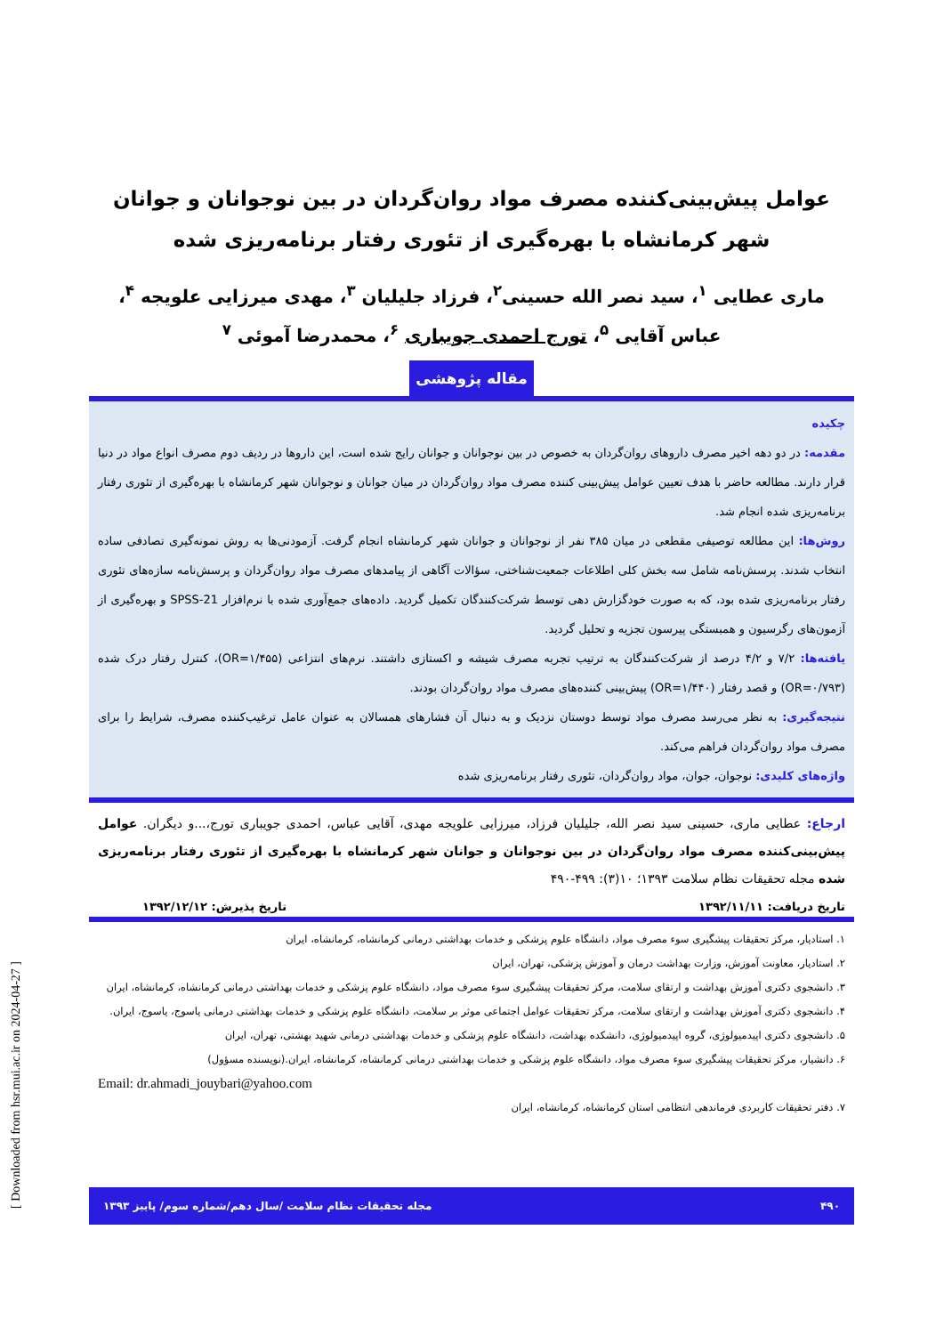عوامل پیش‌بینی‌کننده مصرف مواد روان‌گردان در بین نوجوانان و جوانان شهر کرمانشاه با بهره‌گیری از تئوری رفتار برنامه‌ریزی شده
ماری عطایی <sup>۱</sup>، سید نصر الله حسینی<sup>۲</sup>، فرزاد جلیلیان <sup>۳</sup>، مهدی میرزایی علویجه <sup>۴</sup>،
عباس آقایی <sup>۵</sup>، تورج احمدی جویباری <sup>۶</sup>، محمدرضا آموئی <sup>۷</sup>
مقاله پژوهشی
چکیده
مقدمه: در دو دهه اخیر مصرف داروهای روان‌گردان به خصوص در بین نوجوانان و جوانان رایج شده است، این داروها در ردیف دوم مصرف انواع مواد در دنیا قرار دارند. مطالعه حاضر با هدف تعیین عوامل پیش‌بینی کننده مصرف مواد روان‌گردان در میان جوانان و نوجوانان شهر کرمانشاه با بهره‌گیری از تئوری رفتار برنامه‌ریزی شده انجام شد.
روش‌ها: این مطالعه توصیفی مقطعی در میان ۳۸۵ نفر از نوجوانان و جوانان شهر کرمانشاه انجام گرفت. آزمودنی‌ها به روش نمونه‌گیری تصادفی ساده انتخاب شدند. پرسش‌نامه شامل سه بخش کلی اطلاعات جمعیت‌شناختی، سؤالات آگاهی از پیامدهای مصرف مواد روان‌گردان و پرسش‌نامه سازه‌های تئوری رفتار برنامه‌ریزی شده بود، که به صورت خودگزارش دهی توسط شرکت‌کنندگان تکمیل گردید. داده‌های جمع‌آوری شده با نرم‌افزار SPSS-21 و بهره‌گیری از آزمون‌های رگرسیون و همبستگی پیرسون تجزیه و تحلیل گردید.
یافته‌ها: ۷/۲ و ۴/۲ درصد از شرکت‌کنندگان به ترتیب تجربه مصرف شیشه و اکستازی داشتند. نرم‌های انتزاعی (OR=۱/۴۵۵)، کنترل رفتار درک شده (OR=۰/۷۹۳) و قصد رفتار (OR=۱/۴۴۰) پیش‌بینی کننده‌های مصرف مواد روان‌گردان بودند.
نتیجه‌گیری: به نظر می‌رسد مصرف مواد توسط دوستان نزدیک و به دنبال آن فشارهای همسالان به عنوان عامل ترغیب‌کننده مصرف، شرایط را برای مصرف مواد روان‌گردان فراهم می‌کند.
واژه‌های کلیدی: نوجوان، جوان، مواد روان‌گردان، تئوری رفتار برنامه‌ریزی شده
ارجاع: عطایی ماری، حسینی سید نصر الله، جلیلیان فرزاد، میرزایی علویجه مهدی، آقایی عباس، احمدی جویباری تورج،...و دیگران. عوامل پیش‌بینی‌کننده مصرف مواد روان‌گردان در بین نوجوانان و جوانان شهر کرمانشاه با بهره‌گیری از تئوری رفتار برنامه‌ریزی شده مجله تحقیقات نظام سلامت ۱۳۹۳؛ ۱۰(۳): ۴۹۹-۴۹۰
تاریخ دریافت: ۱۳۹۲/۱۱/۱۱ تاریخ پذیرش: ۱۳۹۲/۱۲/۱۲
۱. استادیار، مرکز تحقیقات پیشگیری سوء مصرف مواد، دانشگاه علوم پزشکی و خدمات بهداشتی درمانی کرمانشاه، کرمانشاه، ایران
۲. استادیار، معاونت آموزش، وزارت بهداشت درمان و آموزش پزشکی، تهران، ایران
۳. دانشجوی دکتری آموزش بهداشت و ارتقای سلامت، مرکز تحقیقات پیشگیری سوء مصرف مواد، دانشگاه علوم پزشکی و خدمات بهداشتی درمانی کرمانشاه، کرمانشاه، ایران
۴. دانشجوی دکتری آموزش بهداشت و ارتقای سلامت، مرکز تحقیقات عوامل اجتماعی موثر بر سلامت، دانشگاه علوم پزشکی و خدمات بهداشتی درمانی یاسوج، یاسوج، ایران.
۵. دانشجوی دکتری اپیدمیولوژی، گروه اپیدمیولوژی، دانشکده بهداشت، دانشگاه علوم پزشکی و خدمات بهداشتی درمانی شهید بهشتی، تهران، ایران
۶. دانشیار، مرکز تحقیقات پیشگیری سوء مصرف مواد، دانشگاه علوم پزشکی و خدمات بهداشتی درمانی کرمانشاه، کرمانشاه، ایران.(نویسنده مسؤول)
Email: dr.ahmadi_jouybari@yahoo.com
۷. دفتر تحقیقات کاربردی فرماندهی انتظامی استان کرمانشاه، کرمانشاه، ایران
۴۹۰ مجله تحقیقات نظام سلامت /سال دهم/شماره سوم/ پاییز ۱۳۹۳
[ Downloaded from hsr.mui.ac.ir on 2024-04-27 ]